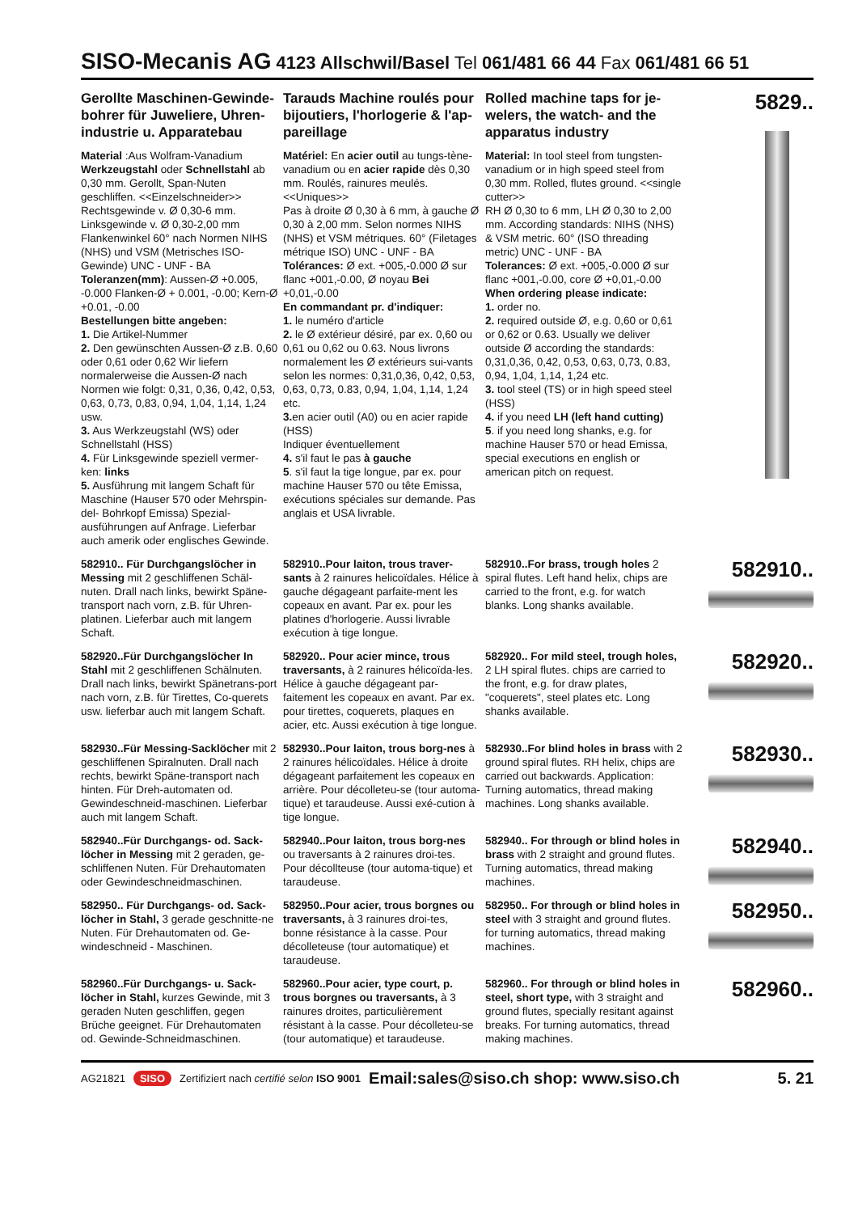SISO-Mecanis AG 4123 Allschwil/Basel Tel 061/481 66 44 Fax 061/481 66 51
Gerollte Maschinen-Gewinde-bohrer für Juweliere, Uhren-industrie u. Apparatebau
Material :Aus Wolfram-Vanadium Werkzeugstahl oder Schnellstahl ab 0,30 mm. Gerollt, Span-Nuten geschliffen. <<Einzelschneider>>
Rechtsgewinde v. Ø 0,30-6 mm. Linksgewinde v. Ø 0,30-2,00 mm Flankenwinkel 60° nach Normen NIHS (NHS) und VSM (Metrisches ISO-Gewinde) UNC - UNF - BA
Toleranzen(mm): Aussen-Ø +0.005, -0.000 Flanken-Ø + 0.001, -0.00; Kern-Ø +0.01, -0.00
Bestellungen bitte angeben:
1. Die Artikel-Nummer
2. Den gewünschten Aussen-Ø z.B. 0,60 oder 0,61 oder 0,62 Wir liefern normalerweise die Aussen-Ø nach Normen wie folgt: 0,31, 0,36, 0,42, 0,53, 0,63, 0,73, 0,83, 0,94, 1,04, 1,14, 1,24 usw.
3. Aus Werkzeugstahl (WS) oder Schnellstahl (HSS)
4. Für Linksgewinde speziell vermer-ken: links
5. Ausführung mit langem Schaft für Maschine (Hauser 570 oder Mehrspin-del- Bohrkopf Emissa) Spezial-ausführungen auf Anfrage. Lieferbar auch amerik oder englisches Gewinde.
Tarauds Machine roulés pour bijoutiers, l'horlogerie & l'ap-pareillage
Matériel: En acier outil au tungs-tène-vanadium ou en acier rapide dès 0,30 mm. Roulés, rainures meulés. <<Uniques>>
Pas à droite Ø 0,30 à 6 mm, à gauche Ø 0,30 à 2,00 mm. Selon normes NIHS (NHS) et VSM métriques. 60° (Filetages métrique ISO) UNC - UNF - BA
Tolérances: Ø ext. +005,-0.000 Ø sur flanc +001,-0.00, Ø noyau Bei +0,01,-0.00
En commandant pr. d'indiquer:
1. le numéro d'article
2. le Ø extérieur désiré, par ex. 0,60 ou 0,61 ou 0,62 ou 0.63. Nous livrons normalement les Ø extérieurs sui-vants selon les normes: 0,31,0,36, 0,42, 0,53, 0,63, 0,73, 0.83, 0,94, 1,04, 1,14, 1,24 etc.
3. en acier outil (A0) ou en acier rapide (HSS)
Indiquer éventuellement
4. s'il faut le pas à gauche
5. s'il faut la tige longue, par ex. pour machine Hauser 570 ou tête Emissa, exécutions spéciales sur demande. Pas anglais et USA livrable.
Rolled machine taps for je-welers, the watch- and the apparatus industry
Material: In tool steel from tungsten-vanadium or in high speed steel from 0,30 mm. Rolled, flutes ground. <<single cutter>>
RH Ø 0,30 to 6 mm, LH Ø 0,30 to 2,00 mm. According standards: NIHS (NHS) & VSM metric. 60° (ISO threading metric) UNC - UNF - BA
Tolerances: Ø ext. +005,-0.000 Ø sur flanc +001,-0.00, core Ø +0,01,-0.00
When ordering please indicate:
1. order no.
2. required outside Ø, e.g. 0,60 or 0,61 or 0,62 or 0.63. Usually we deliver outside Ø according the standards: 0,31,0,36, 0,42, 0,53, 0,63, 0,73, 0.83, 0,94, 1,04, 1,14, 1,24 etc.
3. tool steel (TS) or in high speed steel (HSS)
4. if you need LH (left hand cutting)
5. if you need long shanks, e.g. for machine Hauser 570 or head Emissa, special executions en english or american pitch on request.
5829..
582910.. Für Durchgangslöcher in Messing mit 2 geschliffenen Schäl-nuten. Drall nach links, bewirkt Späne-transport nach vorn, z.B. für Uhren-platinen. Lieferbar auch mit langem Schaft.
582910..Pour laiton, trous traver-sants à 2 rainures helicoïdales. Hélice à gauche dégageant parfaite-ment les copeaux en avant. Par ex. pour les platines d'horlogerie. Aussi livrable exécution à tige longue.
582910..For brass, trough holes 2 spiral flutes. Left hand helix, chips are carried to the front, e.g. for watch blanks. Long shanks available.
582910..
582920..Für Durchgangslöcher In Stahl mit 2 geschliffenen Schälnuten. Drall nach links, bewirkt Spänetrans-port nach vorn, z.B. für Tirettes, Co-querets usw. lieferbar auch mit langem Schaft.
582920.. Pour acier mince, trous traversants, à 2 rainures hélicoïda-les. Hélice à gauche dégageant par-faitement les copeaux en avant. Par ex. pour tirettes, coquerets, plaques en acier, etc. Aussi exécution à tige longue.
582920.. For mild steel, trough holes, 2 LH spiral flutes. chips are carried to the front, e.g. for draw plates, "coquerets", steel plates etc. Long shanks available.
582920..
582930..Für Messing-Sacklöcher mit 2 geschliffenen Spiralnuten. Drall nach rechts, bewirkt Späne-transport nach hinten. Für Dreh-automaten od. Gewindeschneid-maschinen. Lieferbar auch mit langem Schaft.
582930..Pour laiton, trous borg-nes à 2 rainures hélicoïdales. Hélice à droite dégageant parfaitement les copeaux en arrière. Pour décolleteu-se (tour automa-tique) et taraudeuse. Aussi exé-cution à tige longue.
582930..For blind holes in brass with 2 ground spiral flutes. RH helix, chips are carried out backwards. Application: Turning automatics, thread making machines. Long shanks available.
582930..
582940..Für Durchgangs- od. Sack-löcher in Messing mit 2 geraden, ge-schliffenen Nuten. Für Drehautomaten oder Gewindeschneidmaschinen.
582940..Pour laiton, trous borg-nes ou traversants à 2 rainures droi-tes. Pour décollteuse (tour automa-tique) et taraudeuse.
582940.. For through or blind holes in brass with 2 straight and ground flutes. Turning automatics, thread making machines.
582940..
582950.. Für Durchgangs- od. Sack-löcher in Stahl, 3 gerade geschnitte-ne Nuten. Für Drehautomaten od. Ge-windeschneid - Maschinen.
582950..Pour acier, trous borgnes ou traversants, à 3 rainures droi-tes, bonne résistance à la casse. Pour décolleteuse (tour automatique) et taraudeuse.
582950.. For through or blind holes in steel with 3 straight and ground flutes. for turning automatics, thread making machines.
582950..
582960..Für Durchgangs- u. Sack-löcher in Stahl, kurzes Gewinde, mit 3 geraden Nuten geschliffen, gegen Brüche geeignet. Für Drehautomaten od. Gewinde-Schneidmaschinen.
582960..Pour acier, type court, p. trous borgnes ou traversants, à 3 rainures droites, particulièrement résistant à la casse. Pour décolleteu-se (tour automatique) et taraudeuse.
582960.. For through or blind holes in steel, short type, with 3 straight and ground flutes, specially resitant against breaks. For turning automatics, thread making machines.
582960..
AG21821 SISO Zertifiziert nach certifié selon ISO 9001 Email:sales@siso.ch shop: www.siso.ch 5. 21